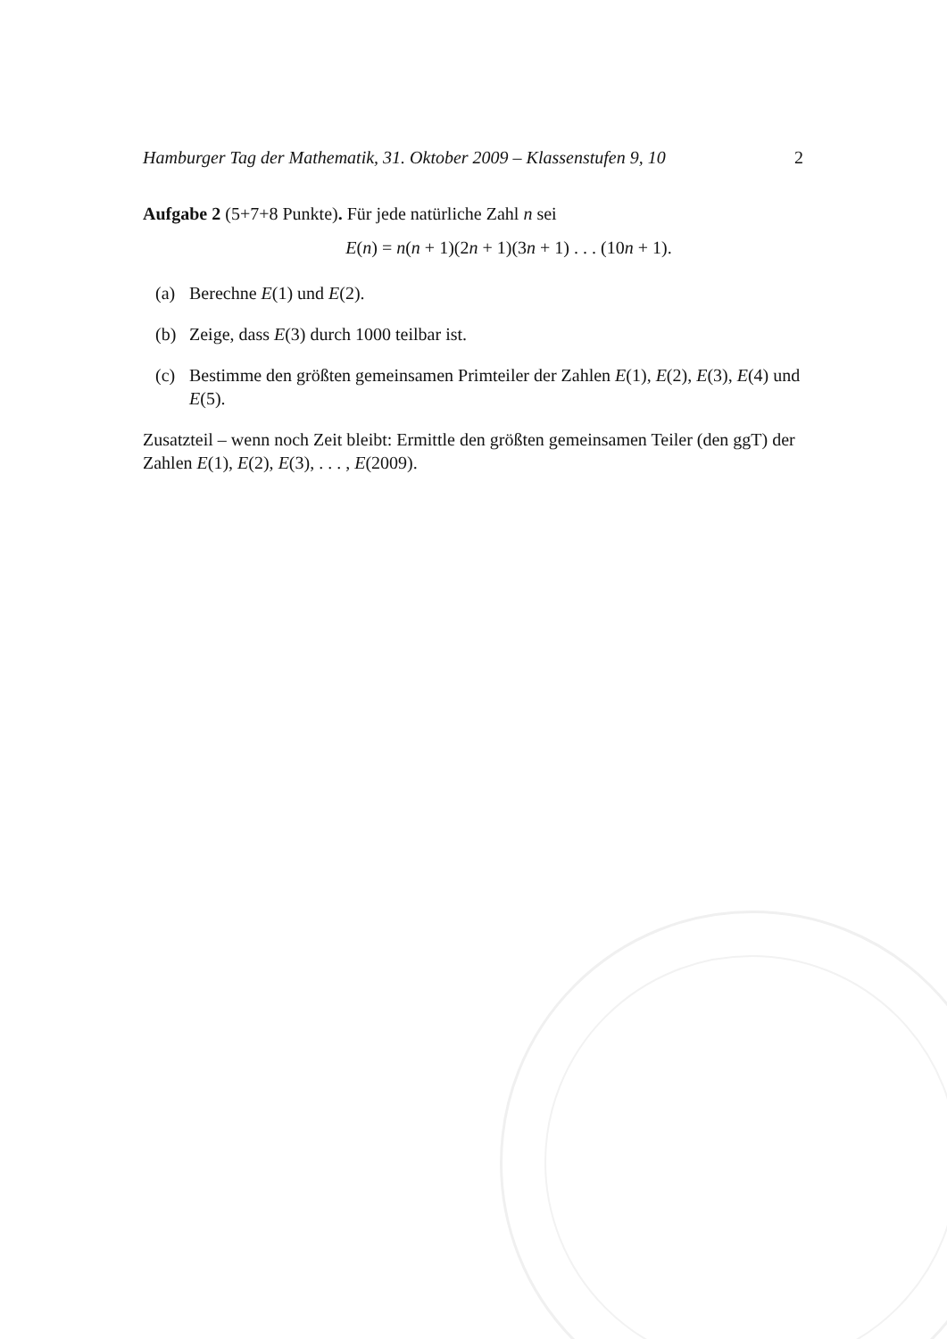Hamburger Tag der Mathematik, 31. Oktober 2009 – Klassenstufen 9, 10 2
Aufgabe 2 (5+7+8 Punkte). Für jede natürliche Zahl n sei
E(n) = n(n + 1)(2n + 1)(3n + 1) . . . (10n + 1).
(a) Berechne E(1) und E(2).
(b) Zeige, dass E(3) durch 1000 teilbar ist.
(c) Bestimme den größten gemeinsamen Primteiler der Zahlen E(1), E(2), E(3), E(4) und E(5).
Zusatzteil – wenn noch Zeit bleibt: Ermittle den größten gemeinsamen Teiler (den ggT) der Zahlen E(1), E(2), E(3), . . . , E(2009).